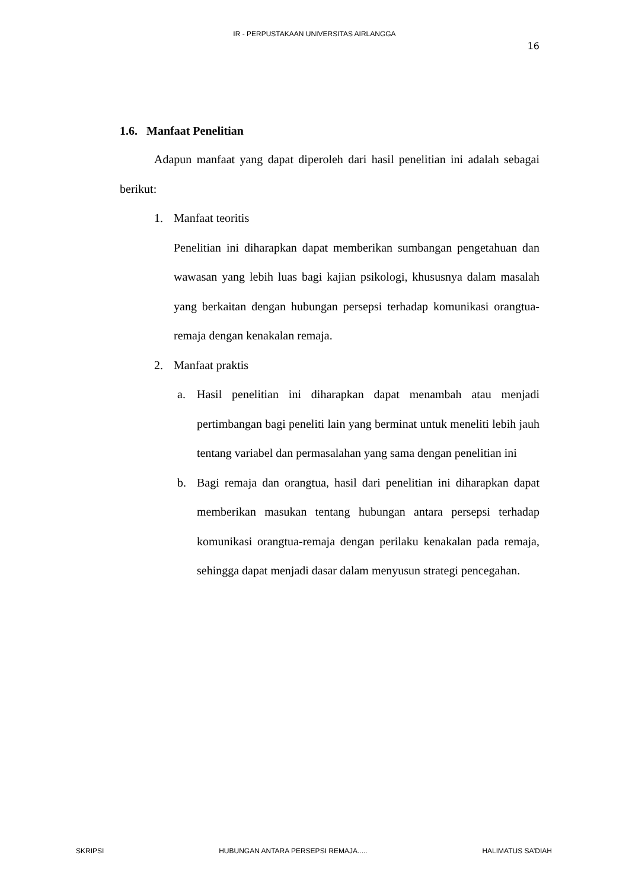IR - PERPUSTAKAAN UNIVERSITAS AIRLANGGA
16
1.6. Manfaat Penelitian
Adapun manfaat yang dapat diperoleh dari hasil penelitian ini adalah sebagai berikut:
1. Manfaat teoritis
Penelitian ini diharapkan dapat memberikan sumbangan pengetahuan dan wawasan yang lebih luas bagi kajian psikologi, khususnya dalam masalah yang berkaitan dengan hubungan persepsi terhadap komunikasi orangtua-remaja dengan kenakalan remaja.
2. Manfaat praktis
a. Hasil penelitian ini diharapkan dapat menambah atau menjadi pertimbangan bagi peneliti lain yang berminat untuk meneliti lebih jauh tentang variabel dan permasalahan yang sama dengan penelitian ini
b. Bagi remaja dan orangtua, hasil dari penelitian ini diharapkan dapat memberikan masukan tentang hubungan antara persepsi terhadap komunikasi orangtua-remaja dengan perilaku kenakalan pada remaja, sehingga dapat menjadi dasar dalam menyusun strategi pencegahan.
SKRIPSI HUBUNGAN ANTARA PERSEPSI REMAJA..... HALIMATUS SA’DIAH